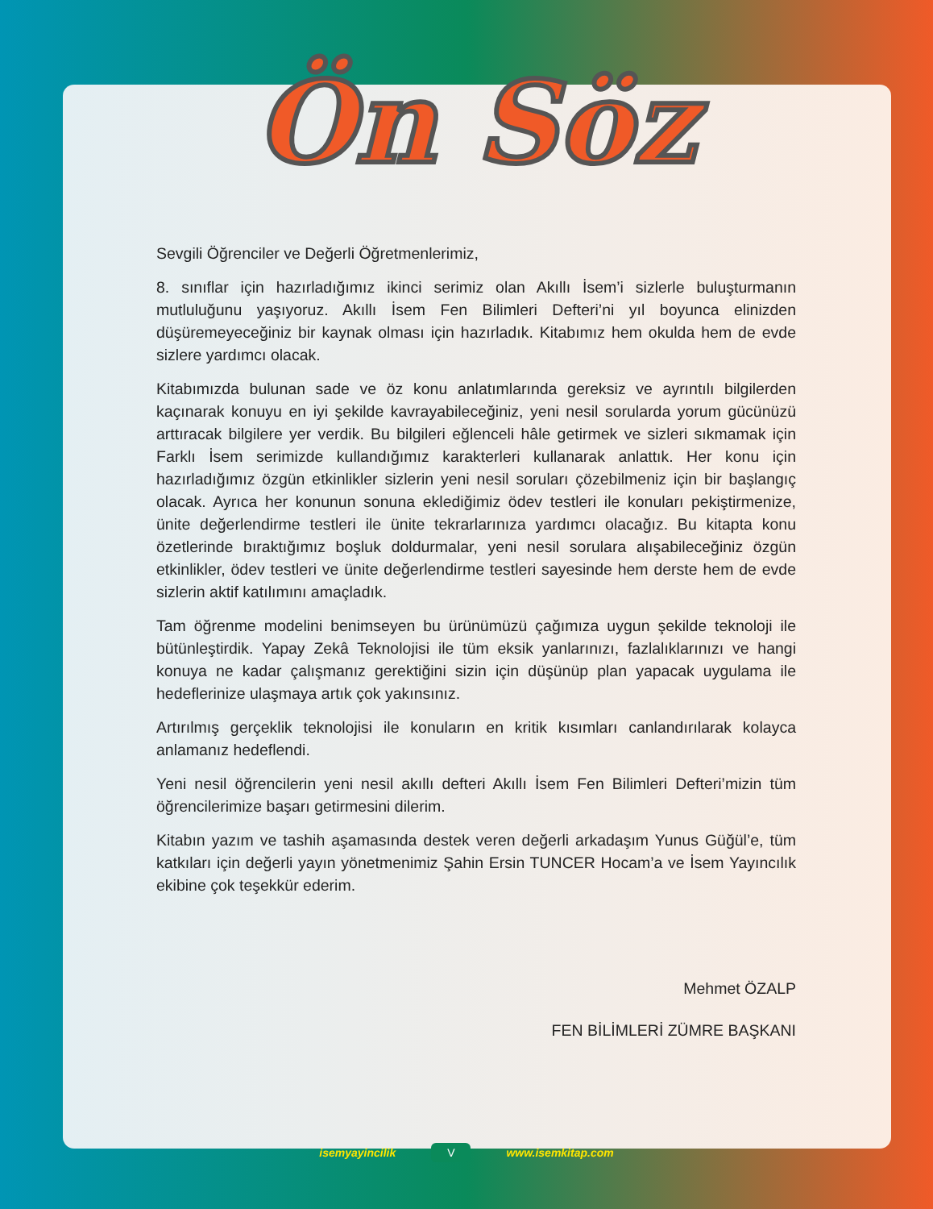Ön Söz
Sevgili Öğrenciler ve Değerli Öğretmenlerimiz,
8. sınıflar için hazırladığımız ikinci serimiz olan Akıllı İsem’i sizlerle buluşturmanın mutluluğunu yaşıyoruz. Akıllı İsem Fen Bilimleri Defteri’ni yıl boyunca elinizden düşüremeyeceğiniz bir kaynak olması için hazırladık. Kitabımız hem okulda hem de evde sizlere yardımcı olacak.
Kitabımızda bulunan sade ve öz konu anlatımlarında gereksiz ve ayrıntılı bilgilerden kaçınarak konuyu en iyi şekilde kavrayabileceğiniz, yeni nesil sorularda yorum gücünüzü arttıracak bilgilere yer verdik. Bu bilgileri eğlenceli hâle getirmek ve sizleri sıkmamak için Farklı İsem serimizde kullandığımız karakterleri kullanarak anlattık. Her konu için hazırladığımız özgün etkinlikler sizlerin yeni nesil soruları çözebilmeniz için bir başlangıç olacak. Ayrıca her konunun sonuna eklediğimiz ödev testleri ile konuları pekiştirmenize, ünite değerlendirme testleri ile ünite tekrarlarınıza yardımcı olacağız. Bu kitapta konu özetlerinde bıraktığımız boşluk doldurmalar, yeni nesil sorulara alışabileceğiniz özgün etkinlikler, ödev testleri ve ünite değerlendirme testleri sayesinde hem derste hem de evde sizlerin aktif katılımını amaçladık.
Tam öğrenme modelini benimseyen bu ürünümüzü çağımıza uygun şekilde teknoloji ile bütünleştirdik. Yapay Zekâ Teknolojisi ile tüm eksik yanlarınızı, fazlalıklarınızı ve hangi konuya ne kadar çalışmanız gerektiğini sizin için düşünüp plan yapacak uygulama ile hedeflerinize ulaşmaya artık çok yakınsınız.
Artırılmış gerçeklik teknolojisi ile konuların en kritik kısımları canlandırılarak kolayca anlamanız hedeflendi.
Yeni nesil öğrencilerin yeni nesil akıllı defteri Akıllı İsem Fen Bilimleri Defteri’mizin tüm öğrencilerimize başarı getirmesini dilerim.
Kitabın yazım ve tashih aşamasında destek veren değerli arkadaşım Yunus Güğül’e, tüm katkıları için değerli yayın yönetmenimiz Şahin Ersin TUNCER Hocam’a ve İsem Yayıncılık ekibine çok teşekkür ederim.
Mehmet ÖZALP
FEN BİLİMLERİ ZÜMRE BAŞKANI
isemyayincilik V www.isemkitap.com